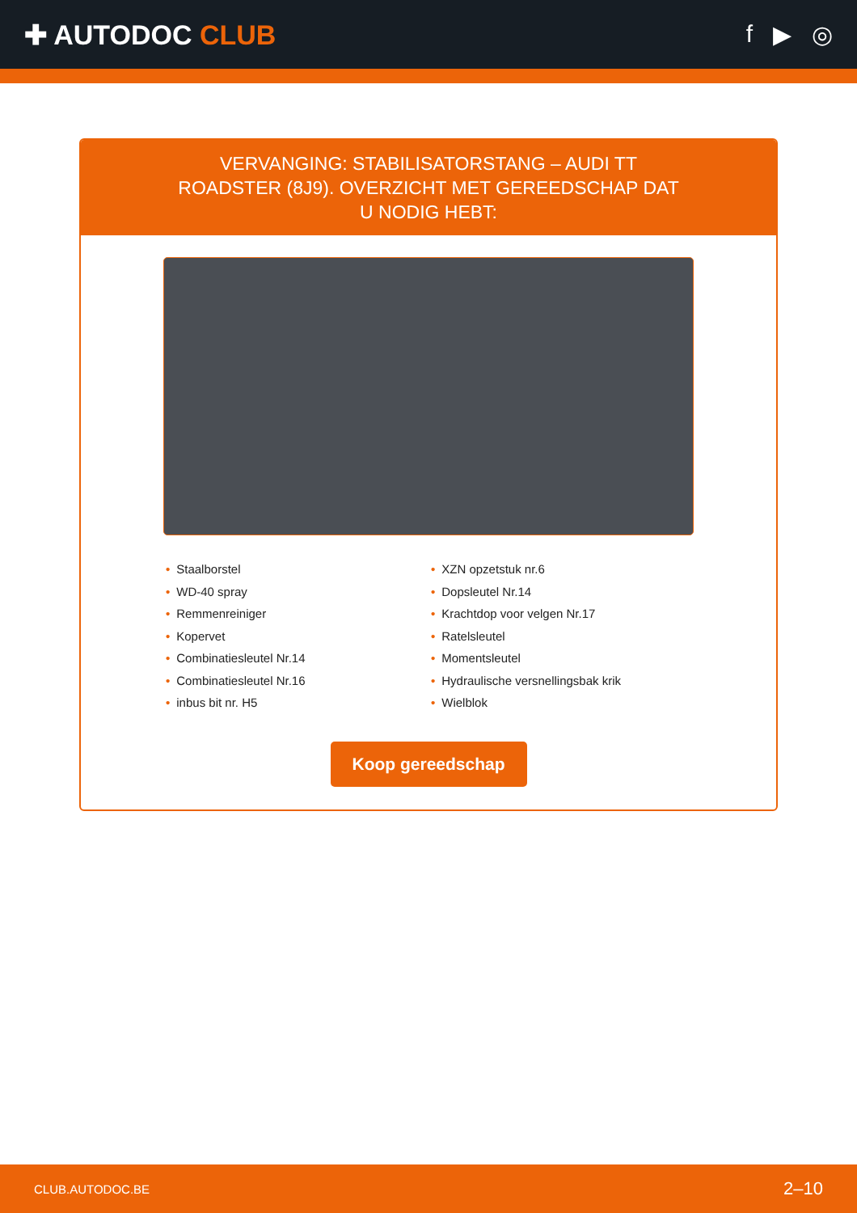✚ AUTODOC CLUB f ▶ ◎
VERVANGING: STABILISATORSTANG – AUDI TT ROADSTER (8J9). OVERZICHT MET GEREEDSCHAP DAT U NODIG HEBT:
• Staalborstel
• WD-40 spray
• Remmenreiniger
• Kopervet
• Combinatiesleutel Nr.14
• Combinatiesleutel Nr.16
• inbus bit nr. H5
• XZN opzetstuk nr.6
• Dopsleutel Nr.14
• Krachtdop voor velgen Nr.17
• Ratelsleutel
• Momentsleutel
• Hydraulische versnellingsbak krik
• Wielblok
Koop gereedschap
CLUB.AUTODOC.BE 2–10